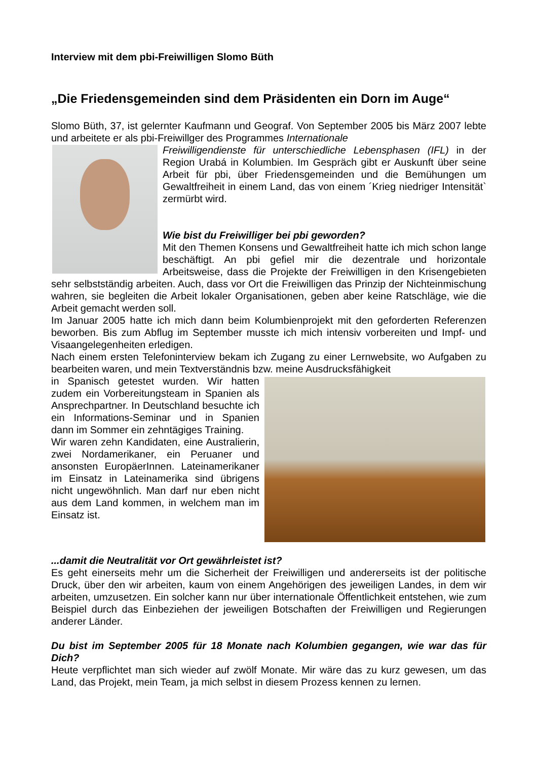Interview mit dem pbi-Freiwilligen Slomo Büth
„Die Friedensgemeinden sind dem Präsidenten ein Dorn im Auge“
Slomo Büth, 37, ist gelernter Kaufmann und Geograf. Von September 2005 bis März 2007 lebte und arbeitete er als pbi-Freiwillger des Programmes Internationale
Freiwilligendienste für unterschiedliche Lebensphasen (IFL) in der Region Urabá in Kolumbien. Im Gespräch gibt er Auskunft über seine Arbeit für pbi, über Friedensgemeinden und die Bemühungen um Gewaltfreiheit in einem Land, das von einem ´Krieg niedriger Intensität` zermürbt wird.
Wie bist du Freiwilliger bei pbi geworden?
Mit den Themen Konsens und Gewaltfreiheit hatte ich mich schon lange beschäftigt. An pbi gefiel mir die dezentrale und horizontale Arbeitsweise, dass die Projekte der Freiwilligen in den Krisengebieten sehr selbstständig arbeiten. Auch, dass vor Ort die Freiwilligen das Prinzip der Nichteinmischung wahren, sie begleiten die Arbeit lokaler Organisationen, geben aber keine Ratschläge, wie die Arbeit gemacht werden soll.
Im Januar 2005 hatte ich mich dann beim Kolumbienprojekt mit den geforderten Referenzen beworben. Bis zum Abflug im September musste ich mich intensiv vorbereiten und Impf- und Visaangelegenheiten erledigen.
Nach einem ersten Telefoninterview bekam ich Zugang zu einer Lernwebsite, wo Aufgaben zu bearbeiten waren, und mein Textverständnis bzw. meine Ausdrucksfähigkeit
in Spanisch getestet wurden. Wir hatten zudem ein Vorbereitungsteam in Spanien als Ansprechpartner. In Deutschland besuchte ich ein Informations-Seminar und in Spanien dann im Sommer ein zehntägiges Training.
Wir waren zehn Kandidaten, eine Australierin, zwei Nordamerikaner, ein Peruaner und ansonsten EuropäerInnen. Lateinamerikaner im Einsatz in Lateinamerika sind übrigens nicht ungewöhnlich. Man darf nur eben nicht aus dem Land kommen, in welchem man im Einsatz ist.
...damit die Neutralität vor Ort gewährleistet ist?
Es geht einerseits mehr um die Sicherheit der Freiwilligen und andererseits ist der politische Druck, über den wir arbeiten, kaum von einem Angehörigen des jeweiligen Landes, in dem wir arbeiten, umzusetzen. Ein solcher kann nur über internationale Öffentlichkeit entstehen, wie zum Beispiel durch das Einbeziehen der jeweiligen Botschaften der Freiwilligen und Regierungen anderer Länder.
Du bist im September 2005 für 18 Monate nach Kolumbien gegangen, wie war das für Dich?
Heute verpflichtet man sich wieder auf zwölf Monate. Mir wäre das zu kurz gewesen, um das Land, das Projekt, mein Team, ja mich selbst in diesem Prozess kennen zu lernen.